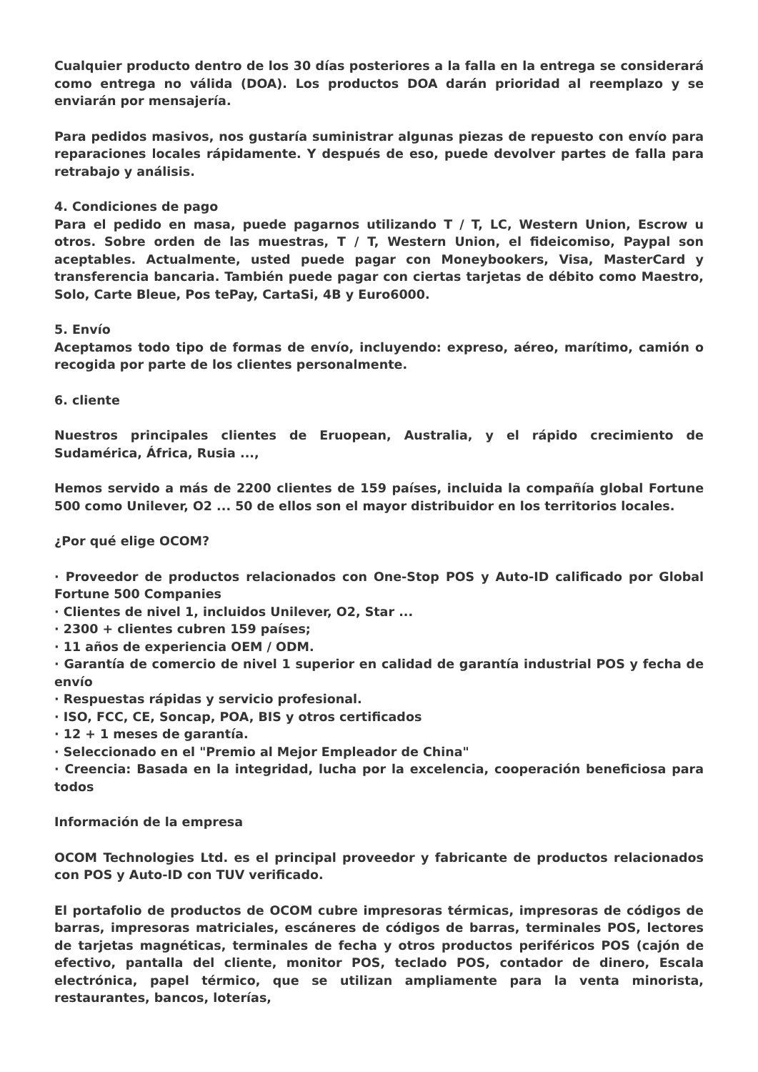Cualquier producto dentro de los 30 días posteriores a la falla en la entrega se considerará como entrega no válida (DOA). Los productos DOA darán prioridad al reemplazo y se enviarán por mensajería.
Para pedidos masivos, nos gustaría suministrar algunas piezas de repuesto con envío para reparaciones locales rápidamente. Y después de eso, puede devolver partes de falla para retrabajo y análisis.
4. Condiciones de pago
Para el pedido en masa, puede pagarnos utilizando T / T, LC, Western Union, Escrow u otros. Sobre orden de las muestras, T / T, Western Union, el fideicomiso, Paypal son aceptables. Actualmente, usted puede pagar con Moneybookers, Visa, MasterCard y transferencia bancaria. También puede pagar con ciertas tarjetas de débito como Maestro, Solo, Carte Bleue, Pos tePay, CartaSi, 4B y Euro6000.
5. Envío
Aceptamos todo tipo de formas de envío, incluyendo: expreso, aéreo, marítimo, camión o recogida por parte de los clientes personalmente.
6. cliente
Nuestros principales clientes de Eruopean, Australia, y el rápido crecimiento de Sudamérica, África, Rusia ...,
Hemos servido a más de 2200 clientes de 159 países, incluida la compañía global Fortune 500 como Unilever, O2 ... 50 de ellos son el mayor distribuidor en los territorios locales.
¿Por qué elige OCOM?
· Proveedor de productos relacionados con One-Stop POS y Auto-ID calificado por Global Fortune 500 Companies
· Clientes de nivel 1, incluidos Unilever, O2, Star ...
· 2300 + clientes cubren 159 países;
· 11 años de experiencia OEM / ODM.
· Garantía de comercio de nivel 1 superior en calidad de garantía industrial POS y fecha de envío
· Respuestas rápidas y servicio profesional.
· ISO, FCC, CE, Soncap, POA, BIS y otros certificados
· 12 + 1 meses de garantía.
· Seleccionado en el "Premio al Mejor Empleador de China"
· Creencia: Basada en la integridad, lucha por la excelencia, cooperación beneficiosa para todos
Información de la empresa
OCOM Technologies Ltd. es el principal proveedor y fabricante de productos relacionados con POS y Auto-ID con TUV verificado.
El portafolio de productos de OCOM cubre impresoras térmicas, impresoras de códigos de barras, impresoras matriciales, escáneres de códigos de barras, terminales POS, lectores de tarjetas magnéticas, terminales de fecha y otros productos periféricos POS (cajón de efectivo, pantalla del cliente, monitor POS, teclado POS, contador de dinero, Escala electrónica, papel térmico, que se utilizan ampliamente para la venta minorista, restaurantes, bancos, loterías,